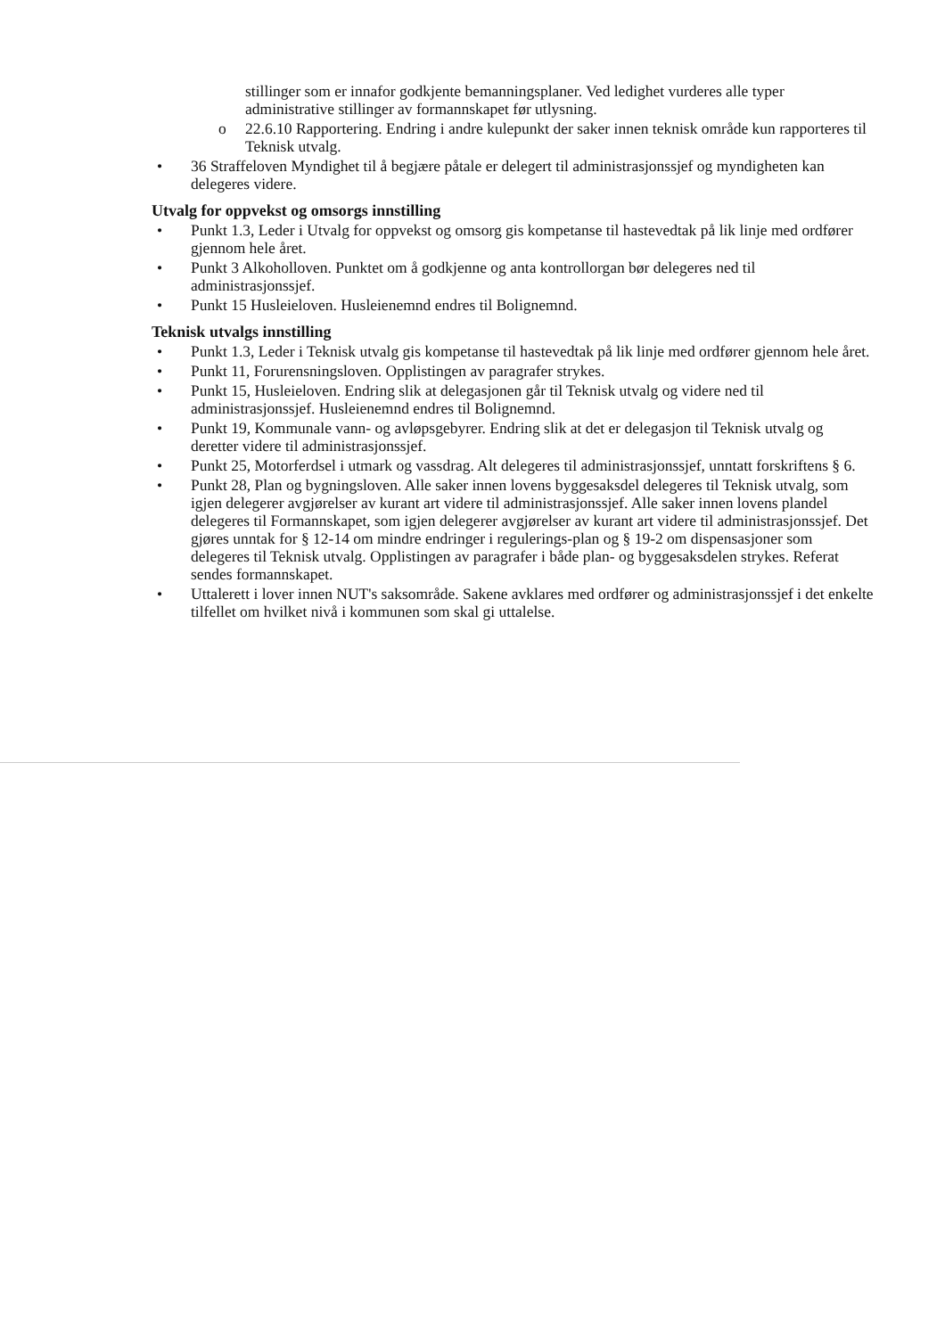stillinger som er innafor godkjente bemanningsplaner. Ved ledighet vurderes alle typer administrative stillinger av formannskapet før utlysning.
o 22.6.10 Rapportering. Endring i andre kulepunkt der saker innen teknisk område kun rapporteres til Teknisk utvalg.
• 36 Straffeloven Myndighet til å begjære påtale er delegert til administrasjonssjef og myndigheten kan delegeres videre.
Utvalg for oppvekst og omsorgs innstilling
• Punkt 1.3, Leder i Utvalg for oppvekst og omsorg gis kompetanse til hastevedtak på lik linje med ordfører gjennom hele året.
• Punkt 3 Alkoholloven. Punktet om å godkjenne og anta kontrollorgan bør delegeres ned til administrasjonssjef.
• Punkt 15 Husleieloven. Husleienemnd endres til Bolignemnd.
Teknisk utvalgs innstilling
• Punkt 1.3, Leder i Teknisk utvalg gis kompetanse til hastevedtak på lik linje med ordfører gjennom hele året.
• Punkt 11, Forurensningsloven. Opplistingen av paragrafer strykes.
• Punkt 15, Husleieloven. Endring slik at delegasjonen går til Teknisk utvalg og videre ned til administrasjonssjef. Husleienemnd endres til Bolignemnd.
• Punkt 19, Kommunale vann- og avløpsgebyrer. Endring slik at det er delegasjon til Teknisk utvalg og deretter videre til administrasjonssjef.
• Punkt 25, Motorferdsel i utmark og vassdrag. Alt delegeres til administrasjonssjef, unntatt forskriftens § 6.
• Punkt 28, Plan og bygningsloven. Alle saker innen lovens byggesaksdel delegeres til Teknisk utvalg, som igjen delegerer avgjørelser av kurant art videre til administrasjonssjef. Alle saker innen lovens plandel delegeres til Formannskapet, som igjen delegerer avgjørelser av kurant art videre til administrasjonssjef. Det gjøres unntak for § 12-14 om mindre endringer i regulerings-plan og § 19-2 om dispensasjoner som delegeres til Teknisk utvalg. Opplistingen av paragrafer i både plan- og byggesaksdelen strykes. Referat sendes formannskapet.
• Uttalerett i lover innen NUT's saksområde. Sakene avklares med ordfører og administrasjonssjef i det enkelte tilfellet om hvilket nivå i kommunen som skal gi uttalelse.